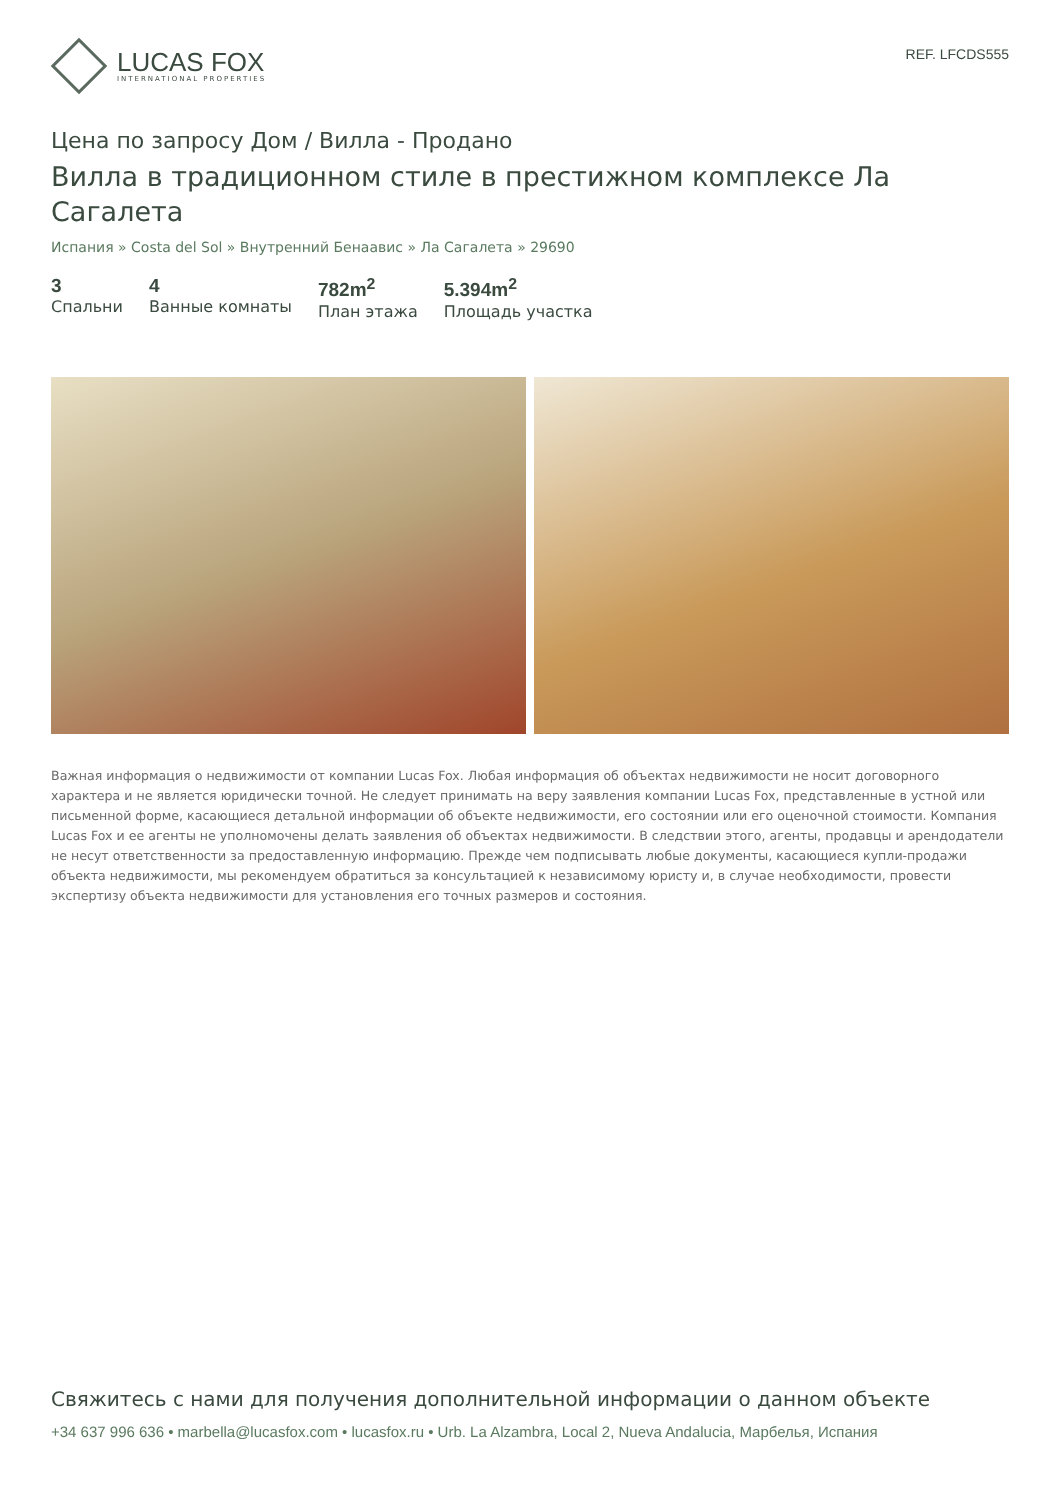LUCAS FOX
INTERNATIONAL PROPERTIES
REF. LFCDS555
Цена по запросу Дом / Вилла - Продано
Вилла в традиционном стиле в престижном комплексе Ла Сагалета
Испания » Costa del Sol » Внутренний Бенаавис » Ла Сагалета » 29690
3
Спальни
4
Ванные комнаты
782m<sup>2</sup>
План этажа
5.394m<sup>2</sup>
Площадь участка
Важная информация о недвижимости от компании Lucas Fox. Любая информация об объектах недвижимости не носит договорного характера и не является юридически точной. Не следует принимать на веру заявления компании Lucas Fox, представленные в устной или письменной форме, касающиеся детальной информации об объекте недвижимости, его состоянии или его оценочной стоимости. Компания Lucas Fox и ее агенты не уполномочены делать заявления об объектах недвижимости. В следствии этого, агенты, продавцы и арендодатели не несут ответственности за предоставленную информацию. Прежде чем подписывать любые документы, касающиеся купли-продажи объекта недвижимости, мы рекомендуем обратиться за консультацией к независимому юристу и, в случае необходимости, провести экспертизу объекта недвижимости для установления его точных размеров и состояния.
Свяжитесь с нами для получения дополнительной информации о данном объекте
+34 637 996 636 • marbella@lucasfox.com • lucasfox.ru • Urb. La Alzambra, Local 2, Nueva Andalucia, Марбелья, Испания